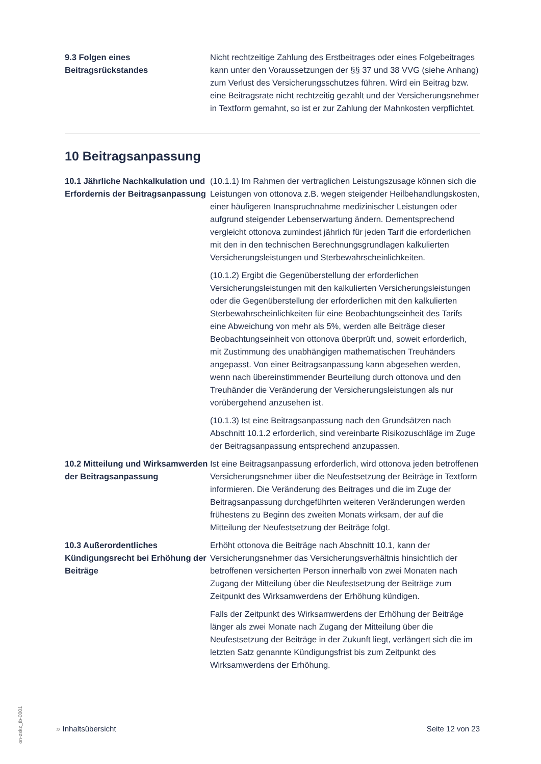9.3 Folgen eines Beitragsrückstandes
Nicht rechtzeitige Zahlung des Erstbeitrages oder eines Folgebeitrages kann unter den Voraussetzungen der §§ 37 und 38 VVG (siehe Anhang) zum Verlust des Versicherungsschutzes führen. Wird ein Beitrag bzw. eine Beitragsrate nicht rechtzeitig gezahlt und der Versicherungsnehmer in Textform gemahnt, so ist er zur Zahlung der Mahnkosten verpflichtet.
10 Beitragsanpassung
10.1 Jährliche Nachkalkulation und Erfordernis der Beitragsanpassung
(10.1.1) Im Rahmen der vertraglichen Leistungszusage können sich die Leistungen von ottonova z.B. wegen steigender Heilbehandlungskosten, einer häufigeren Inanspruchnahme medizinischer Leistungen oder aufgrund steigender Lebenserwartung ändern. Dementsprechend vergleicht ottonova zumindest jährlich für jeden Tarif die erforderlichen mit den in den technischen Berechnungsgrundlagen kalkulierten Versicherungsleistungen und Sterbewahrscheinlichkeiten.
(10.1.2) Ergibt die Gegenüberstellung der erforderlichen Versicherungsleistungen mit den kalkulierten Versicherungsleistungen oder die Gegenüberstellung der erforderlichen mit den kalkulierten Sterbewahrscheinlichkeiten für eine Beobachtungseinheit des Tarifs eine Abweichung von mehr als 5%, werden alle Beiträge dieser Beobachtungseinheit von ottonova überprüft und, soweit erforderlich, mit Zustimmung des unabhängigen mathematischen Treuhänders angepasst. Von einer Beitragsanpassung kann abgesehen werden, wenn nach übereinstimmender Beurteilung durch ottonova und den Treuhänder die Veränderung der Versicherungsleistungen als nur vorübergehend anzusehen ist.
(10.1.3) Ist eine Beitragsanpassung nach den Grundsätzen nach Abschnitt 10.1.2 erforderlich, sind vereinbarte Risikozuschläge im Zuge der Beitragsanpassung entsprechend anzupassen.
10.2 Mitteilung und Wirksamwerden der Beitragsanpassung
Ist eine Beitragsanpassung erforderlich, wird ottonova jeden betroffenen Versicherungsnehmer über die Neufestsetzung der Beiträge in Textform informieren. Die Veränderung des Beitrages und die im Zuge der Beitragsanpassung durchgeführten weiteren Veränderungen werden frühestens zu Beginn des zweiten Monats wirksam, der auf die Mitteilung der Neufestsetzung der Beiträge folgt.
10.3 Außerordentliches Kündigungsrecht bei Erhöhung der Beiträge
Erhöht ottonova die Beiträge nach Abschnitt 10.1, kann der Versicherungsnehmer das Versicherungsverhältnis hinsichtlich der betroffenen versicherten Person innerhalb von zwei Monaten nach Zugang der Mitteilung über die Neufestsetzung der Beiträge zum Zeitpunkt des Wirksamwerdens der Erhöhung kündigen.
Falls der Zeitpunkt des Wirksamwerdens der Erhöhung der Beiträge länger als zwei Monate nach Zugang der Mitteilung über die Neufestsetzung der Beiträge in der Zukunft liegt, verlängert sich die im letzten Satz genannte Kündigungsfrist bis zum Zeitpunkt des Wirksamwerdens der Erhöhung.
» Inhaltsübersicht Seite 12 von 23
on-zskz_tb-0001